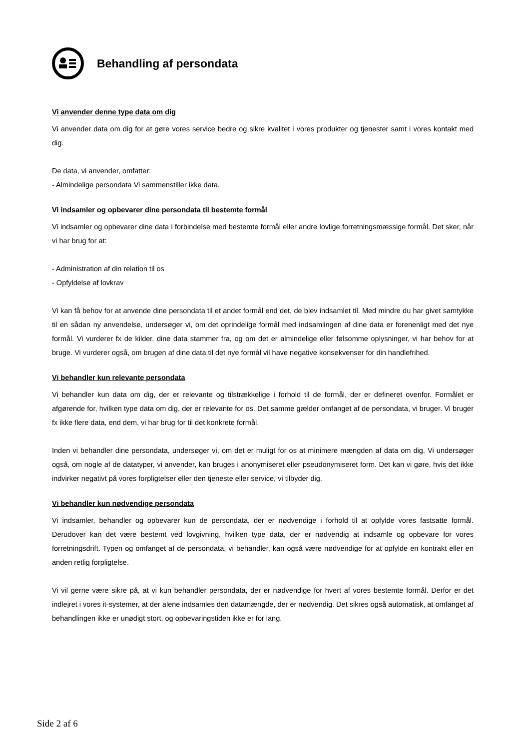Behandling af persondata
Vi anvender denne type data om dig
Vi anvender data om dig for at gøre vores service bedre og sikre kvalitet i vores produkter og tjenester samt i vores kontakt med dig.
De data, vi anvender, omfatter:
- Almindelige persondata Vi sammenstiller ikke data.
Vi indsamler og opbevarer dine persondata til bestemte formål
Vi indsamler og opbevarer dine data i forbindelse med bestemte formål eller andre lovlige forretningsmæssige formål. Det sker, når vi har brug for at:
- Administration af din relation til os
- Opfyldelse af lovkrav
Vi kan få behov for at anvende dine persondata til et andet formål end det, de blev indsamlet til. Med mindre du har givet samtykke til en sådan ny anvendelse, undersøger vi, om det oprindelige formål med indsamlingen af dine data er forenenligt med det nye formål. Vi vurderer fx de kilder, dine data stammer fra, og om det er almindelige eller følsomme oplysninger, vi har behov for at bruge. Vi vurderer også, om brugen af dine data til det nye formål vil have negative konsekvenser for din handlefrihed.
Vi behandler kun relevante persondata
Vi behandler kun data om dig, der er relevante og tilstrækkelige i forhold til de formål, der er defineret ovenfor. Formålet er afgørende for, hvilken type data om dig, der er relevante for os. Det samme gælder omfanget af de persondata, vi bruger. Vi bruger fx ikke flere data, end dem, vi har brug for til det konkrete formål.
Inden vi behandler dine persondata, undersøger vi, om det er muligt for os at minimere mængden af data om dig. Vi undersøger også, om nogle af de datatyper, vi anvender, kan bruges i anonymiseret eller pseudonymiseret form. Det kan vi gøre, hvis det ikke indvirker negativt på vores forpligtelser eller den tjeneste eller service, vi tilbyder dig.
Vi behandler kun nødvendige persondata
Vi indsamler, behandler og opbevarer kun de persondata, der er nødvendige i forhold til at opfylde vores fastsatte formål. Derudover kan det være bestemt ved lovgivning, hvilken type data, der er nødvendig at indsamle og opbevare for vores forretningsdrift. Typen og omfanget af de persondata, vi behandler, kan også være nødvendige for at opfylde en kontrakt eller en anden retlig forpligtelse.
Vi vil gerne være sikre på, at vi kun behandler persondata, der er nødvendige for hvert af vores bestemte formål. Derfor er det indlejret i vores it-systemer, at der alene indsamles den datamængde, der er nødvendig. Det sikres også automatisk, at omfanget af behandlingen ikke er unødigt stort, og opbevaringstiden ikke er for lang.
Side 2 af 6